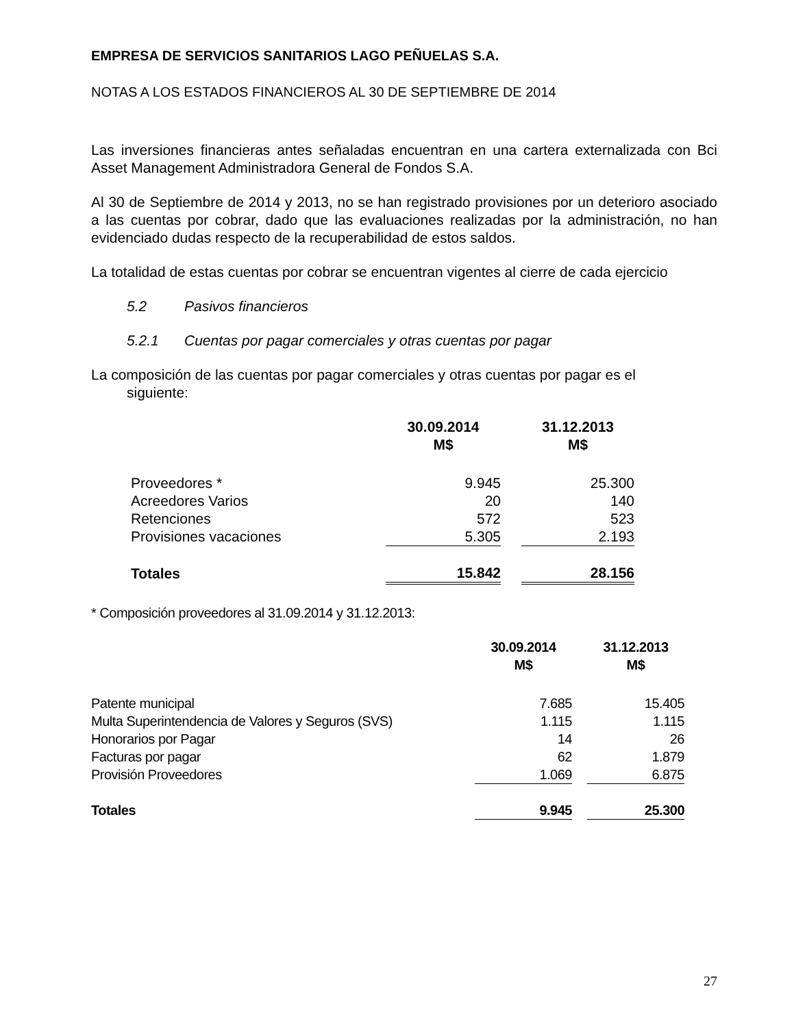EMPRESA DE SERVICIOS SANITARIOS LAGO PEÑUELAS S.A.
NOTAS A LOS ESTADOS FINANCIEROS AL 30 DE SEPTIEMBRE DE 2014
Las inversiones financieras antes señaladas encuentran en una cartera externalizada con Bci Asset Management Administradora General de Fondos S.A.
Al 30 de Septiembre de 2014 y 2013, no se han registrado provisiones por un deterioro asociado a las cuentas por cobrar, dado que las evaluaciones realizadas por la administración, no han evidenciado dudas respecto de la recuperabilidad de estos saldos.
La totalidad de estas cuentas por cobrar se encuentran vigentes al cierre de cada ejercicio
5.2 Pasivos financieros
5.2.1 Cuentas por pagar comerciales y otras cuentas por pagar
La composición de las cuentas por pagar comerciales y otras cuentas por pagar es el
siguiente:
| | 30.09.2014 M$ | | 31.12.2013 M$ |
| Proveedores * | 9.945 | | 25.300 |
| Acreedores Varios | 20 | | 140 |
| Retenciones | 572 | | 523 |
| Provisiones vacaciones | 5.305 | | 2.193 |
| Totales | 15.842 | | 28.156 |
* Composición proveedores al 31.09.2014 y 31.12.2013:
| | 30.09.2014 M$ | | 31.12.2013 M$ |
| Patente municipal | 7.685 | | 15.405 |
| Multa Superintendencia de Valores y Seguros (SVS) | 1.115 | | 1.115 |
| Honorarios por Pagar | 14 | | 26 |
| Facturas por pagar | 62 | | 1.879 |
| Provisión Proveedores | 1.069 | | 6.875 |
| Totales | 9.945 | | 25.300 |
27